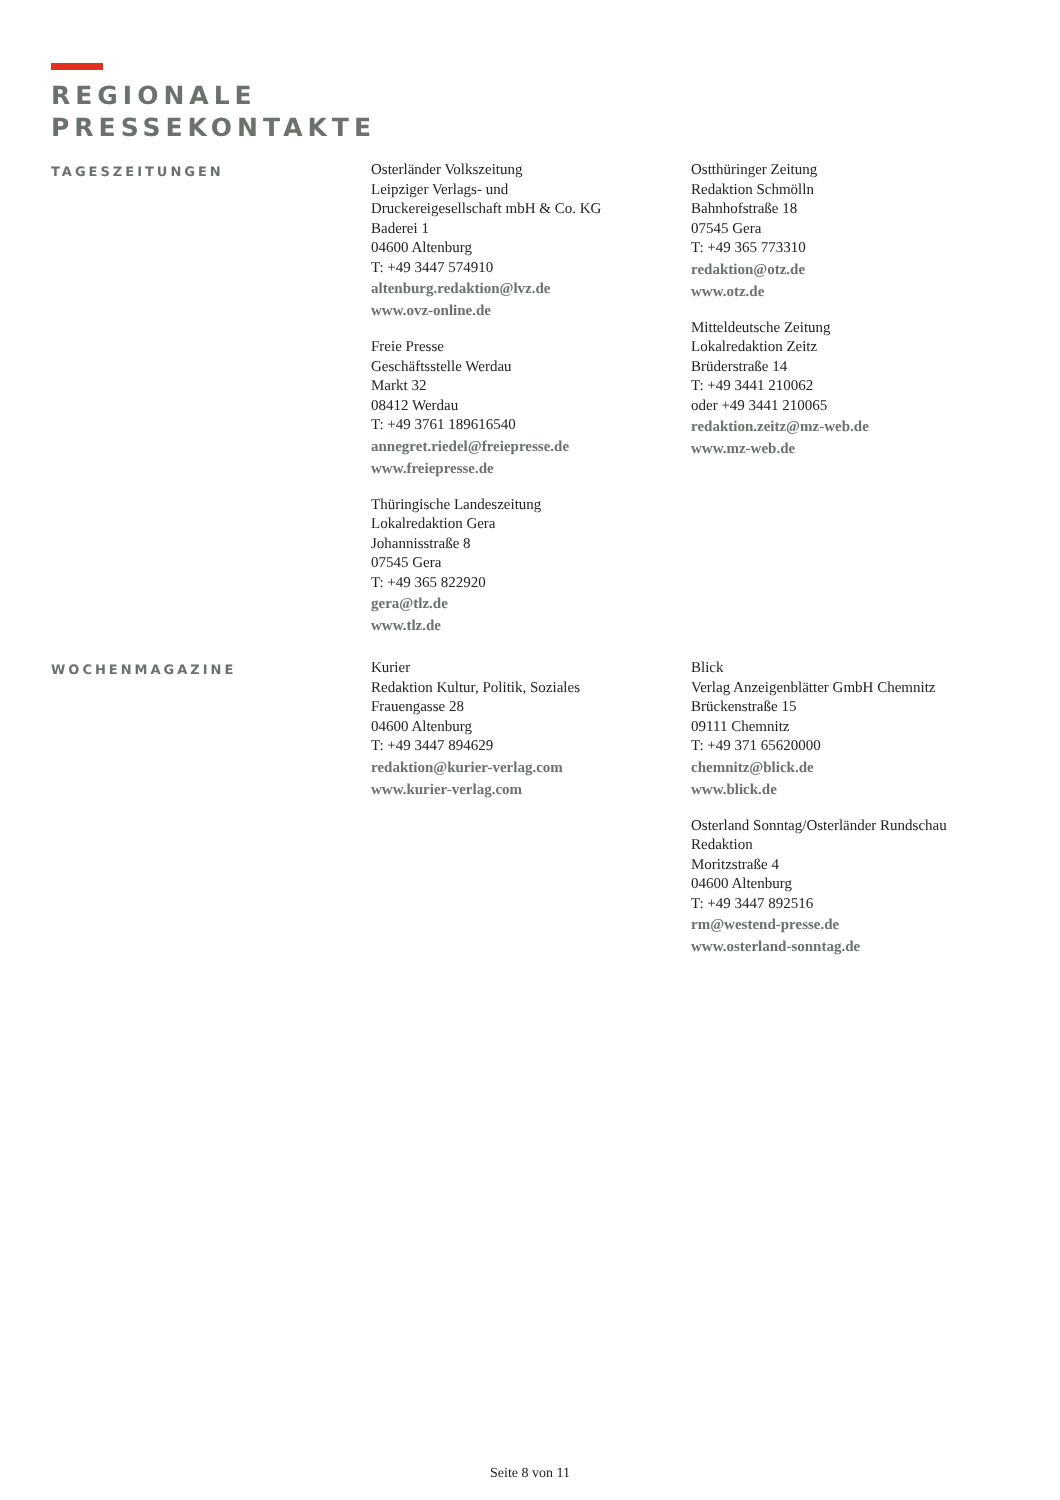REGIONALE
PRESSEKONTAKTE
TAGESZEITUNGEN
Osterländer Volkszeitung
Leipziger Verlags- und
Druckereigesellschaft mbH & Co. KG
Baderei 1
04600 Altenburg
T: +49 3447 574910
altenburg.redaktion@lvz.de
www.ovz-online.de
Freie Presse
Geschäftsstelle Werdau
Markt 32
08412 Werdau
T: +49 3761 189616540
annegret.riedel@freiepresse.de
www.freiepresse.de
Thüringische Landeszeitung
Lokalredaktion Gera
Johannisstraße 8
07545 Gera
T: +49 365 822920
gera@tlz.de
www.tlz.de
Ostthüringer Zeitung
Redaktion Schmölln
Bahnhofstraße 18
07545 Gera
T: +49 365 773310
redaktion@otz.de
www.otz.de
Mitteldeutsche Zeitung
Lokalredaktion Zeitz
Brüderstraße 14
T: +49 3441 210062
oder +49 3441 210065
redaktion.zeitz@mz-web.de
www.mz-web.de
WOCHENMAGAZINE
Kurier
Redaktion Kultur, Politik, Soziales
Frauengasse 28
04600 Altenburg
T: +49 3447 894629
redaktion@kurier-verlag.com
www.kurier-verlag.com
Blick
Verlag Anzeigenblätter GmbH Chemnitz
Brückenstraße 15
09111 Chemnitz
T: +49 371 65620000
chemnitz@blick.de
www.blick.de
Osterland Sonntag/Osterländer Rundschau
Redaktion
Moritzstraße 4
04600 Altenburg
T: +49 3447 892516
rm@westend-presse.de
www.osterland-sonntag.de
Seite 8 von 11